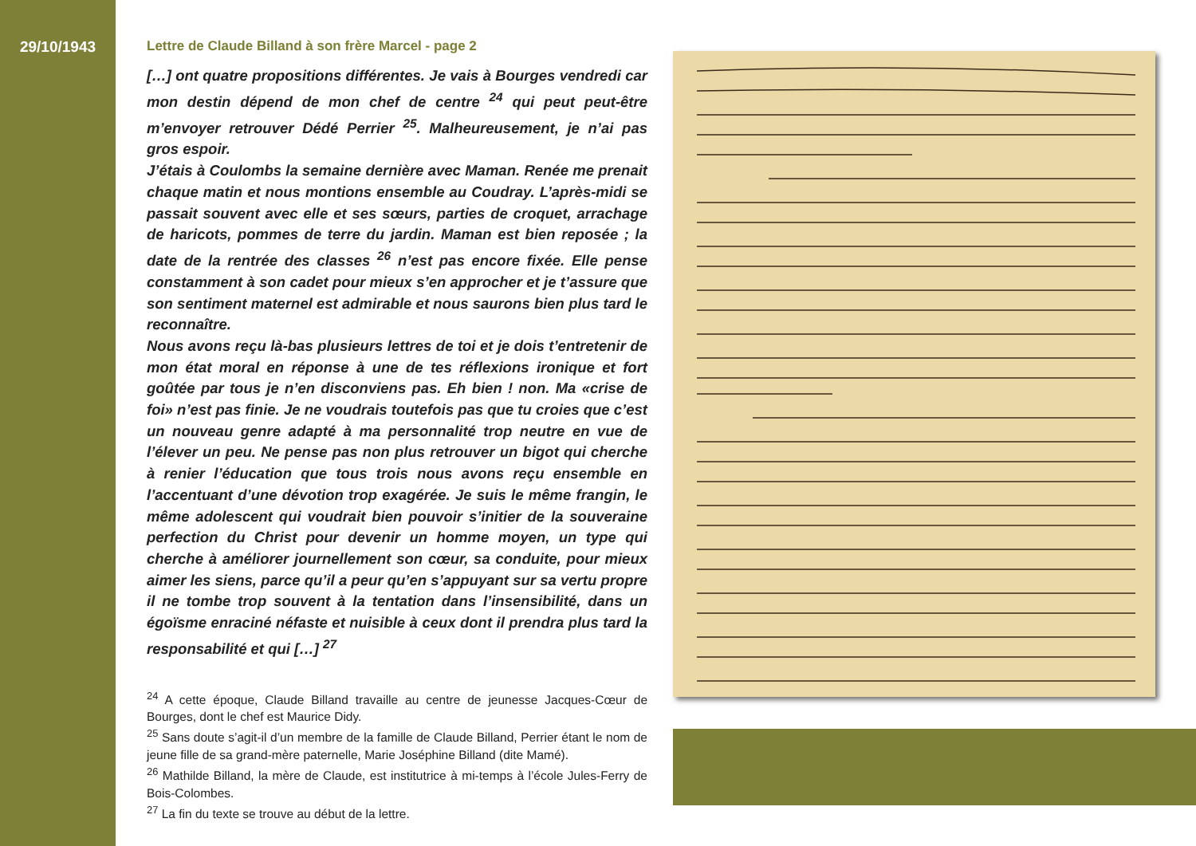29/10/1943
Lettre de Claude Billand à son frère Marcel - page 2
[…] ont quatre propositions différentes. Je vais à Bourges vendredi car mon destin dépend de mon chef de centre <sup>24</sup> qui peut peut-être m’envoyer retrouver Dédé Perrier <sup>25</sup>. Malheureusement, je n’ai pas gros espoir.
J’étais à Coulombs la semaine dernière avec Maman. Renée me prenait chaque matin et nous montions ensemble au Coudray. L’après-midi se passait souvent avec elle et ses sœurs, parties de croquet, arrachage de haricots, pommes de terre du jardin. Maman est bien reposée ; la date de la rentrée des classes <sup>26</sup> n’est pas encore fixée. Elle pense constamment à son cadet pour mieux s’en approcher et je t’assure que son sentiment maternel est admirable et nous saurons bien plus tard le reconnaître.
Nous avons reçu là-bas plusieurs lettres de toi et je dois t’entretenir de mon état moral en réponse à une de tes réflexions ironique et fort goûtée par tous je n’en disconviens pas. Eh bien ! non. Ma «crise de foi» n’est pas finie. Je ne voudrais toutefois pas que tu croies que c’est un nouveau genre adapté à ma personnalité trop neutre en vue de l’élever un peu. Ne pense pas non plus retrouver un bigot qui cherche à renier l’éducation que tous trois nous avons reçu ensemble en l’accentuant d’une dévotion trop exagérée. Je suis le même frangin, le même adolescent qui voudrait bien pouvoir s’initier de la souveraine perfection du Christ pour devenir un homme moyen, un type qui cherche à améliorer journellement son cœur, sa conduite, pour mieux aimer les siens, parce qu’il a peur qu’en s’appuyant sur sa vertu propre il ne tombe trop souvent à la tentation dans l’insensibilité, dans un égoïsme enraciné néfaste et nuisible à ceux dont il prendra plus tard la responsabilité et qui […] <sup>27</sup>
<sup>24</sup> A cette époque, Claude Billand travaille au centre de jeunesse Jacques-Cœur de Bourges, dont le chef est Maurice Didy.
<sup>25</sup> Sans doute s’agit-il d’un membre de la famille de Claude Billand, Perrier étant le nom de jeune fille de sa grand-mère paternelle, Marie Joséphine Billand (dite Mamé).
<sup>26</sup> Mathilde Billand, la mère de Claude, est institutrice à mi-temps à l’école Jules-Ferry de Bois-Colombes.
<sup>27</sup> La fin du texte se trouve au début de la lettre.